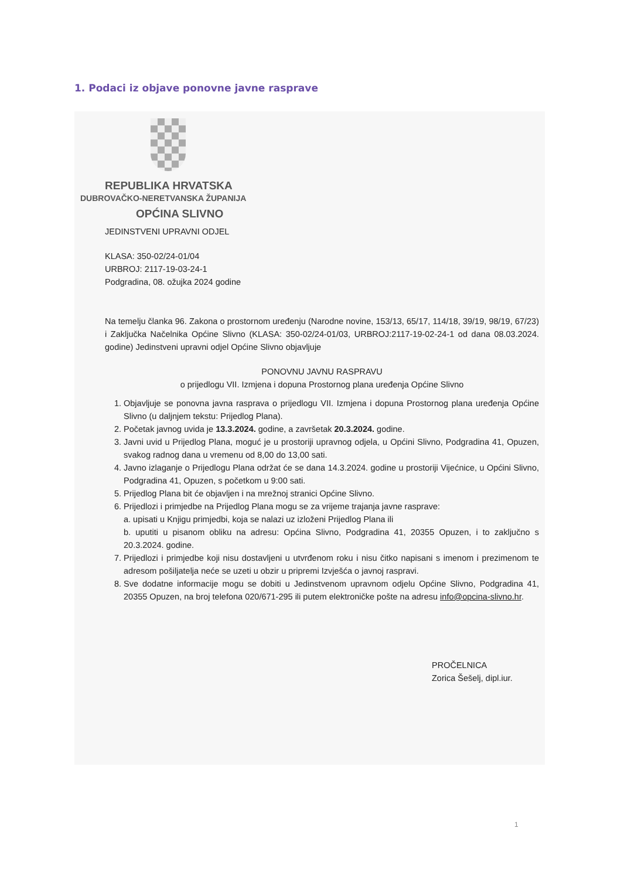1. Podaci iz objave ponovne javne rasprave
REPUBLIKA HRVATSKA
DUBROVAČKO-NERETVANSKA ŽUPANIJA
OPĆINA SLIVNO
JEDINSTVENI UPRAVNI ODJEL
KLASA: 350-02/24-01/04
URBROJ: 2117-19-03-24-1
Podgradina, 08. ožujka 2024 godine
Na temelju članka 96. Zakona o prostornom uređenju (Narodne novine, 153/13, 65/17, 114/18, 39/19, 98/19, 67/23) i Zaključka Načelnika Općine Slivno (KLASA: 350-02/24-01/03, URBROJ:2117-19-02-24-1 od dana 08.03.2024. godine) Jedinstveni upravni odjel Općine Slivno objavljuje
PONOVNU JAVNU RASPRAVU
o prijedlogu VII. Izmjena i dopuna Prostornog plana uređenja Općine Slivno
1. Objavljuje se ponovna javna rasprava o prijedlogu VII. Izmjena i dopuna Prostornog plana uređenja Općine Slivno (u daljnjem tekstu: Prijedlog Plana).
2. Početak javnog uvida je 13.3.2024. godine, a završetak 20.3.2024. godine.
3. Javni uvid u Prijedlog Plana, moguć je u prostoriji upravnog odjela, u Općini Slivno, Podgradina 41, Opuzen, svakog radnog dana u vremenu od 8,00 do 13,00 sati.
4. Javno izlaganje o Prijedlogu Plana održat će se dana 14.3.2024. godine u prostoriji Vijećnice, u Općini Slivno, Podgradina 41, Opuzen, s početkom u 9:00 sati.
5. Prijedlog Plana bit će objavljen i na mrežnoj stranici Općine Slivno.
6. Prijedlozi i primjedbe na Prijedlog Plana mogu se za vrijeme trajanja javne rasprave:
a. upisati u Knjigu primjedbi, koja se nalazi uz izloženi Prijedlog Plana ili
b. uputiti u pisanom obliku na adresu: Općina Slivno, Podgradina 41, 20355 Opuzen, i to zaključno s 20.3.2024. godine.
7. Prijedlozi i primjedbe koji nisu dostavljeni u utvrđenom roku i nisu čitko napisani s imenom i prezimenom te adresom pošiljatelja neće se uzeti u obzir u pripremi Izvješća o javnoj raspravi.
8. Sve dodatne informacije mogu se dobiti u Jedinstvenom upravnom odjelu Općine Slivno, Podgradina 41, 20355 Opuzen, na broj telefona 020/671-295 ili putem elektroničke pošte na adresu info@opcina-slivno.hr.
PROČELNICA
Zorica Šešelj, dipl.iur.
1